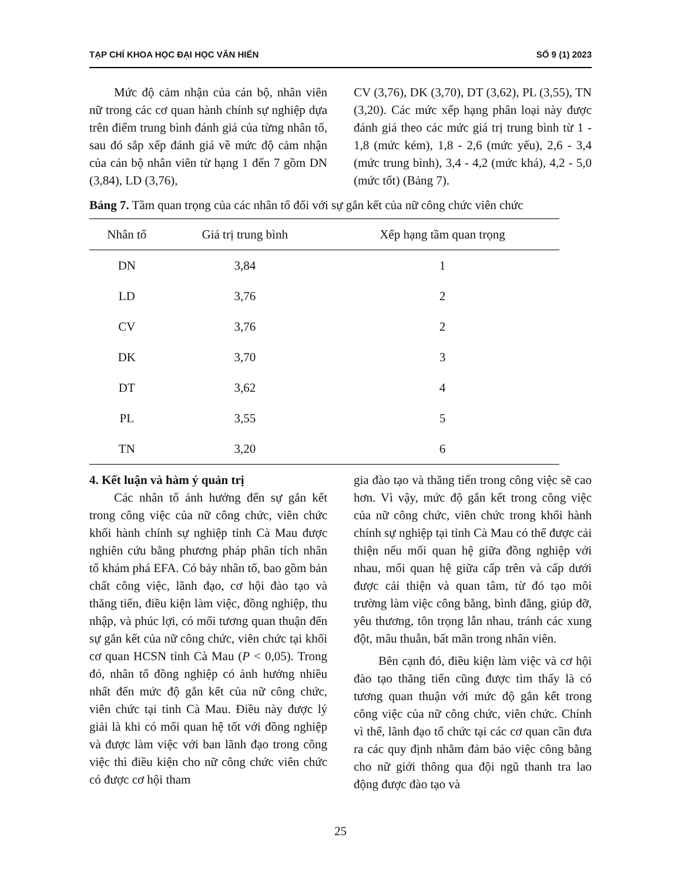TẠP CHÍ KHOA HỌC ĐẠI HỌC VĂN HIẾN SỐ 9 (1) 2023
Mức độ cảm nhận của cán bộ, nhân viên nữ trong các cơ quan hành chính sự nghiệp dựa trên điểm trung bình đánh giá của từng nhân tố, sau đó sắp xếp đánh giá về mức độ cảm nhận của cán bộ nhân viên từ hạng 1 đến 7 gồm DN (3,84), LD (3,76),
CV (3,76), DK (3,70), DT (3,62), PL (3,55), TN (3,20). Các mức xếp hạng phân loại này được đánh giá theo các mức giá trị trung bình từ 1 - 1,8 (mức kém), 1,8 - 2,6 (mức yếu), 2,6 - 3,4 (mức trung bình), 3,4 - 4,2 (mức khá), 4,2 - 5,0 (mức tốt) (Bảng 7).
Bảng 7. Tầm quan trọng của các nhân tố đối với sự gắn kết của nữ công chức viên chức
| Nhân tố | Giá trị trung bình | Xếp hạng tầm quan trọng |
| --- | --- | --- |
| DN | 3,84 | 1 |
| LD | 3,76 | 2 |
| CV | 3,76 | 2 |
| DK | 3,70 | 3 |
| DT | 3,62 | 4 |
| PL | 3,55 | 5 |
| TN | 3,20 | 6 |
4. Kết luận và hàm ý quản trị
Các nhân tố ảnh hưởng đến sự gắn kết trong công việc của nữ công chức, viên chức khối hành chính sự nghiệp tỉnh Cà Mau được nghiên cứu bằng phương pháp phân tích nhân tố khám phá EFA. Có bảy nhân tố, bao gồm bản chất công việc, lãnh đạo, cơ hội đào tạo và thăng tiến, điều kiện làm việc, đồng nghiệp, thu nhập, và phúc lợi, có mối tương quan thuận đến sự gắn kết của nữ công chức, viên chức tại khối cơ quan HCSN tỉnh Cà Mau (P < 0,05). Trong đó, nhân tố đồng nghiệp có ảnh hưởng nhiều nhất đến mức độ gắn kết của nữ công chức, viên chức tại tỉnh Cà Mau. Điều này được lý giải là khi có mối quan hệ tốt với đồng nghiệp và được làm việc với ban lãnh đạo trong công việc thì điều kiện cho nữ công chức viên chức có được cơ hội tham
gia đào tạo và thăng tiến trong công việc sẽ cao hơn. Vì vậy, mức độ gắn kết trong công việc của nữ công chức, viên chức trong khối hành chính sự nghiệp tại tỉnh Cà Mau có thể được cải thiện nếu mối quan hệ giữa đồng nghiệp với nhau, mối quan hệ giữa cấp trên và cấp dưới được cải thiện và quan tâm, từ đó tạo môi trường làm việc công bằng, bình đẳng, giúp đỡ, yêu thương, tôn trọng lẫn nhau, tránh các xung đột, mâu thuẫn, bất mãn trong nhân viên.
Bên cạnh đó, điều kiện làm việc và cơ hội đào tạo thăng tiến cũng được tìm thấy là có tương quan thuận với mức độ gắn kết trong công việc của nữ công chức, viên chức. Chính vì thế, lãnh đạo tổ chức tại các cơ quan cần đưa ra các quy định nhằm đảm bảo việc công bằng cho nữ giới thông qua đội ngũ thanh tra lao động được đào tạo và
25